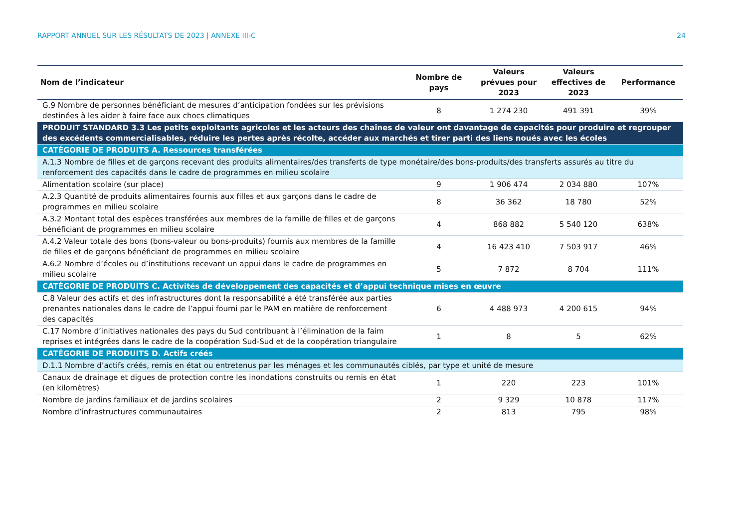RAPPORT ANNUEL SUR LES RÉSULTATS DE 2023 | ANNEXE III-C 24
| Nom de l’indicateur | Nombre de pays | Valeurs prévues pour 2023 | Valeurs effectives de 2023 | Performance |
| --- | --- | --- | --- | --- |
| G.9 Nombre de personnes bénéficiant de mesures d’anticipation fondées sur les prévisions destinées à les aider à faire face aux chocs climatiques | 8 | 1 274 230 | 491 391 | 39% |
| PRODUIT STANDARD 3.3 Les petits exploitants agricoles et les acteurs des chaînes de valeur ont davantage de capacités pour produire et regrouper des excédents commercialisables, réduire les pertes après récolte, accéder aux marchés et tirer parti des liens noués avec les écoles | | | | |
| CATÉGORIE DE PRODUITS A. Ressources transférées | | | | |
| A.1.3 Nombre de filles et de garçons recevant des produits alimentaires/des transferts de type monétaire/des bons-produits/des transferts assurés au titre du renforcement des capacités dans le cadre de programmes en milieu scolaire | | | | |
| Alimentation scolaire (sur place) | 9 | 1 906 474 | 2 034 880 | 107% |
| A.2.3 Quantité de produits alimentaires fournis aux filles et aux garçons dans le cadre de programmes en milieu scolaire | 8 | 36 362 | 18 780 | 52% |
| A.3.2 Montant total des espèces transférées aux membres de la famille de filles et de garçons bénéficiant de programmes en milieu scolaire | 4 | 868 882 | 5 540 120 | 638% |
| A.4.2 Valeur totale des bons (bons-valeur ou bons-produits) fournis aux membres de la famille de filles et de garçons bénéficiant de programmes en milieu scolaire | 4 | 16 423 410 | 7 503 917 | 46% |
| A.6.2 Nombre d’écoles ou d’institutions recevant un appui dans le cadre de programmes en milieu scolaire | 5 | 7 872 | 8 704 | 111% |
| CATÉGORIE DE PRODUITS C. Activités de développement des capacités et d’appui technique mises en œuvre | | | | |
| C.8 Valeur des actifs et des infrastructures dont la responsabilité a été transférée aux parties prenantes nationales dans le cadre de l’appui fourni par le PAM en matière de renforcement des capacités | 6 | 4 488 973 | 4 200 615 | 94% |
| C.17 Nombre d’initiatives nationales des pays du Sud contribuant à l’élimination de la faim reprises et intégrées dans le cadre de la coopération Sud-Sud et de la coopération triangulaire | 1 | 8 | 5 | 62% |
| CATÉGORIE DE PRODUITS D. Actifs créés | | | | |
| D.1.1 Nombre d’actifs créés, remis en état ou entretenus par les ménages et les communautés ciblés, par type et unité de mesure | | | | |
| Canaux de drainage et digues de protection contre les inondations construits ou remis en état (en kilomètres) | 1 | 220 | 223 | 101% |
| Nombre de jardins familiaux et de jardins scolaires | 2 | 9 329 | 10 878 | 117% |
| Nombre d’infrastructures communautaires | 2 | 813 | 795 | 98% |